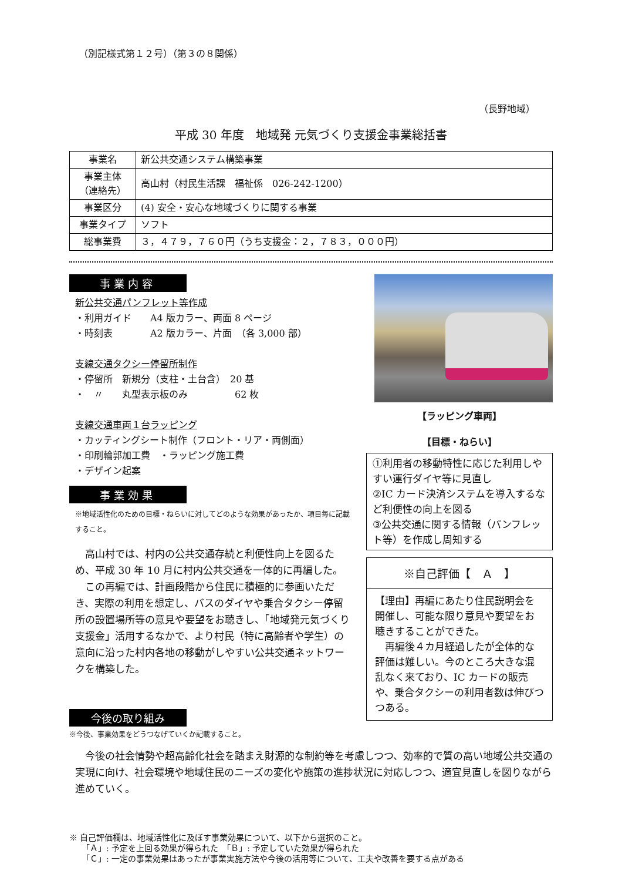（別記様式第１２号）（第３の８関係）
（長野地域）
平成 30 年度　地域発 元気づくり支援金事業総括書
| 事業名 | 新公共交通システム構築事業 |
| 事業主体 （連絡先） | 高山村（村民生活課 福祉係 026-242-1200） |
| 事業区分 | (4) 安全・安心な地域づくりに関する事業 |
| 事業タイプ | ソフト |
| 総事業費 | ３，４７９，７６０円（うち支援金：２，７８３，０００円） |
事業内容
新公共交通パンフレット等作成
・利用ガイド　　A4 版カラー、両面 8 ページ
・時刻表　　　　A2 版カラー、片面　（各 3,000 部）
支線交通タクシー停留所制作
・停留所　新規分（支柱・土台含）　20 基
・　〃　　丸型表示板のみ　　　　　62 枚
支線交通車両１台ラッピング
・カッティングシート制作（フロント・リア・両側面）
・印刷輪郭加工費　・ラッピング施工費
・デザイン起案
事業効果
※地域活性化のための目標・ねらいに対してどのような効果があったか、項目毎に記載すること。
　高山村では、村内の公共交通存続と利便性向上を図るため、平成 30 年 10 月に村内公共交通を一体的に再編した。
　この再編では、計画段階から住民に積極的に参画いただき、実際の利用を想定し、バスのダイヤや乗合タクシー停留所の設置場所等の意見や要望をお聴きし、「地域発元気づくり支援金」活用するなかで、より村民（特に高齢者や学生）の意向に沿った村内各地の移動がしやすい公共交通ネットワークを構築した。
【ラッピング車両】
【目標・ねらい】
①利用者の移動特性に応じた利用しやすい運行ダイヤ等に見直し
②IC カード決済システムを導入するなど利便性の向上を図る
③公共交通に関する情報（パンフレット等）を作成し周知する
※自己評価【　Ａ　】
【理由】再編にあたり住民説明会を開催し、可能な限り意見や要望をお聴きすることができた。
　再編後４カ月経過したが全体的な評価は難しい。今のところ大きな混乱なく来ており、IC カードの販売や、乗合タクシーの利用者数は伸びつつある。
今後の取り組み
※今後、事業効果をどうつなげていくか記載すること。
　今後の社会情勢や超高齢化社会を踏まえ財源的な制約等を考慮しつつ、効率的で質の高い地域公共交通の実現に向け、社会環境や地域住民のニーズの変化や施策の進捗状況に対応しつつ、適宜見直しを図りながら進めていく。
※ 自己評価欄は、地域活性化に及ぼす事業効果について、以下から選択のこと。
　　「Ａ」: 予定を上回る効果が得られた　「Ｂ」: 予定していた効果が得られた
　　「Ｃ」: 一定の事業効果はあったが事業実施方法や今後の活用等について、工夫や改善を要する点がある